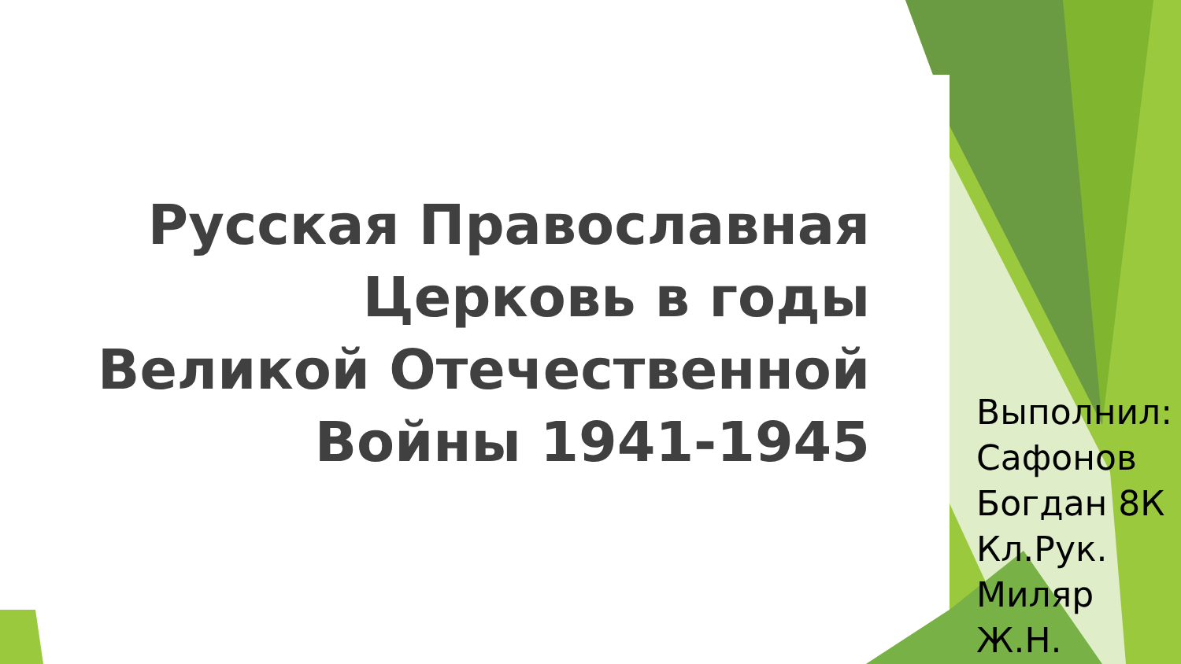Русская Православная Церковь в годы Великой Отечественной Войны 1941-1945
Выполнил:
Сафонов
Богдан 8К
Кл.Рук.
Миляр
Ж.Н.